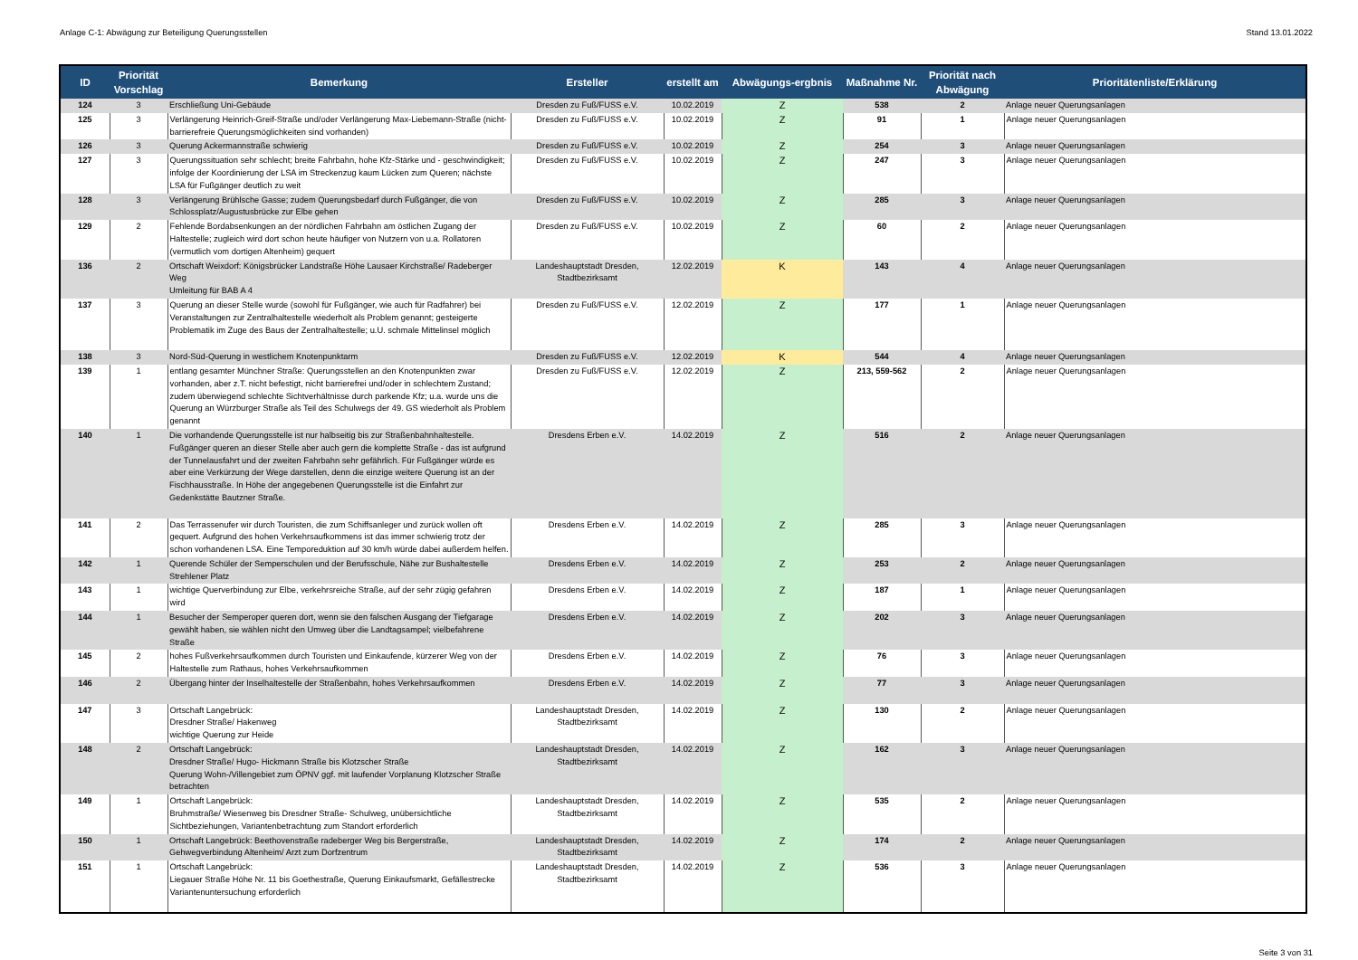Anlage C-1: Abwägung zur Beteiligung Querungsstellen Stand 13.01.2022
| ID | Priorität Vorschlag | Bemerkung | Ersteller | erstellt am | Abwägungs-ergbnis | Maßnahme Nr. | Priorität nach Abwägung | Prioritätenliste/Erklärung |
| --- | --- | --- | --- | --- | --- | --- | --- | --- |
| 124 | 3 | Erschließung Uni-Gebäude | Dresden zu Fuß/FUSS e.V. | 10.02.2019 | Z | 538 | 2 | Anlage neuer Querungsanlagen |
| 125 | 3 | Verlängerung Heinrich-Greif-Straße und/oder Verlängerung Max-Liebemann-Straße (nicht-barrierefreie Querungsmöglichkeiten sind vorhanden) | Dresden zu Fuß/FUSS e.V. | 10.02.2019 | Z | 91 | 1 | Anlage neuer Querungsanlagen |
| 126 | 3 | Querung Ackermannstraße schwierig | Dresden zu Fuß/FUSS e.V. | 10.02.2019 | Z | 254 | 3 | Anlage neuer Querungsanlagen |
| 127 | 3 | Querungssituation sehr schlecht; breite Fahrbahn, hohe Kfz-Stärke und - geschwindigkeit; infolge der Koordinierung der LSA im Streckenzug kaum Lücken zum Queren; nächste LSA für Fußgänger deutlich zu weit | Dresden zu Fuß/FUSS e.V. | 10.02.2019 | Z | 247 | 3 | Anlage neuer Querungsanlagen |
| 128 | 3 | Verlängerung Brühlsche Gasse; zudem Querungsbedarf durch Fußgänger, die von Schlossplatz/Augustusbrücke zur Elbe gehen | Dresden zu Fuß/FUSS e.V. | 10.02.2019 | Z | 285 | 3 | Anlage neuer Querungsanlagen |
| 129 | 2 | Fehlende Bordabsenkungen an der nördlichen Fahrbahn am östlichen Zugang der Haltestelle; zugleich wird dort schon heute häufiger von Nutzern von u.a. Rollatoren (vermutlich vom dortigen Altenheim) gequert | Dresden zu Fuß/FUSS e.V. | 10.02.2019 | Z | 60 | 2 | Anlage neuer Querungsanlagen |
| 136 | 2 | Ortschaft Weixdorf: Königsbrücker Landstraße Höhe Lausaer Kirchstraße/ Radeberger Weg Umleitung für BAB A 4 | Landeshauptstadt Dresden, Stadtbezirksamt | 12.02.2019 | K | 143 | 4 | Anlage neuer Querungsanlagen |
| 137 | 3 | Querung an dieser Stelle wurde (sowohl für Fußgänger, wie auch für Radfahrer) bei Veranstaltungen zur Zentralhaltestelle wiederholt als Problem genannt; gesteigerte Problematik im Zuge des Baus der Zentralhaltestelle; u.U. schmale Mittelinsel möglich | Dresden zu Fuß/FUSS e.V. | 12.02.2019 | Z | 177 | 1 | Anlage neuer Querungsanlagen |
| 138 | 3 | Nord-Süd-Querung in westlichem Knotenpunktarm | Dresden zu Fuß/FUSS e.V. | 12.02.2019 | K | 544 | 4 | Anlage neuer Querungsanlagen |
| 139 | 1 | entlang gesamter Münchner Straße: Querungsstellen an den Knotenpunkten zwar vorhanden, aber z.T. nicht befestigt, nicht barrierefrei und/oder in schlechtem Zustand; zudem überwiegend schlechte Sichtverhältnisse durch parkende Kfz; u.a. wurde uns die Querung an Würzburger Straße als Teil des Schulwegs der 49. GS wiederholt als Problem genannt | Dresden zu Fuß/FUSS e.V. | 12.02.2019 | Z | 213, 559-562 | 2 | Anlage neuer Querungsanlagen |
| 140 | 1 | Die vorhandende Querungsstelle ist nur halbseitig bis zur Straßenbahnhaltestelle. Fußgänger queren an dieser Stelle aber auch gern die komplette Straße - das ist aufgrund der Tunnelausfahrt und der zweiten Fahrbahn sehr gefährlich. Für Fußgänger würde es aber eine Verkürzung der Wege darstellen, denn die einzige weitere Querung ist an der Fischhausstraße. In Höhe der angegebenen Querungsstelle ist die Einfahrt zur Gedenkstätte Bautzner Straße. | Dresdens Erben e.V. | 14.02.2019 | Z | 516 | 2 | Anlage neuer Querungsanlagen |
| 141 | 2 | Das Terrassenufer wir durch Touristen, die zum Schiffsanleger und zurück wollen oft gequert. Aufgrund des hohen Verkehrsaufkommens ist das immer schwierig trotz der schon vorhandenen LSA. Eine Temporeduktion auf 30 km/h würde dabei außerdem helfen. | Dresdens Erben e.V. | 14.02.2019 | Z | 285 | 3 | Anlage neuer Querungsanlagen |
| 142 | 1 | Querende Schüler der Semperschulen und der Berufsschule, Nähe zur Bushaltestelle Strehlener Platz | Dresdens Erben e.V. | 14.02.2019 | Z | 253 | 2 | Anlage neuer Querungsanlagen |
| 143 | 1 | wichtige Querverbindung zur Elbe, verkehrsreiche Straße, auf der sehr zügig gefahren wird | Dresdens Erben e.V. | 14.02.2019 | Z | 187 | 1 | Anlage neuer Querungsanlagen |
| 144 | 1 | Besucher der Semperoper queren dort, wenn sie den falschen Ausgang der Tiefgarage gewählt haben, sie wählen nicht den Umweg über die Landtagsampel; vielbefahrene Straße | Dresdens Erben e.V. | 14.02.2019 | Z | 202 | 3 | Anlage neuer Querungsanlagen |
| 145 | 2 | hohes Fußverkehrsaufkommen durch Touristen und Einkaufende, kürzerer Weg von der Haltestelle zum Rathaus, hohes Verkehrsaufkommen | Dresdens Erben e.V. | 14.02.2019 | Z | 76 | 3 | Anlage neuer Querungsanlagen |
| 146 | 2 | Übergang hinter der Inselhaltestelle der Straßenbahn, hohes Verkehrsaufkommen | Dresdens Erben e.V. | 14.02.2019 | Z | 77 | 3 | Anlage neuer Querungsanlagen |
| 147 | 3 | Ortschaft Langebrück: Dresdner Straße/ Hakenweg wichtige Querung zur Heide | Landeshauptstadt Dresden, Stadtbezirksamt | 14.02.2019 | Z | 130 | 2 | Anlage neuer Querungsanlagen |
| 148 | 2 | Ortschaft Langebrück: Dresdner Straße/ Hugo- Hickmann Straße bis Klotzscher Straße Querung Wohn-/Villengebiet zum ÖPNV ggf. mit laufender Vorplanung Klotzscher Straße betrachten | Landeshauptstadt Dresden, Stadtbezirksamt | 14.02.2019 | Z | 162 | 3 | Anlage neuer Querungsanlagen |
| 149 | 1 | Ortschaft Langebrück: Bruhmstraße/ Wiesenweg bis Dresdner Straße- Schulweg, unübersichtliche Sichtbeziehungen, Variantenbetrachtung zum Standort erforderlich | Landeshauptstadt Dresden, Stadtbezirksamt | 14.02.2019 | Z | 535 | 2 | Anlage neuer Querungsanlagen |
| 150 | 1 | Ortschaft Langebrück: Beethovenstraße radeberger Weg bis Bergerstraße, Gehwegverbindung Altenheim/ Arzt zum Dorfzentrum | Landeshauptstadt Dresden, Stadtbezirksamt | 14.02.2019 | Z | 174 | 2 | Anlage neuer Querungsanlagen |
| 151 | 1 | Ortschaft Langebrück: Liegauer Straße Höhe Nr. 11 bis Goethestraße, Querung Einkaufsmarkt, Gefällestrecke Variantenuntersuchung erforderlich | Landeshauptstadt Dresden, Stadtbezirksamt | 14.02.2019 | Z | 536 | 3 | Anlage neuer Querungsanlagen |
Seite 3 von 31